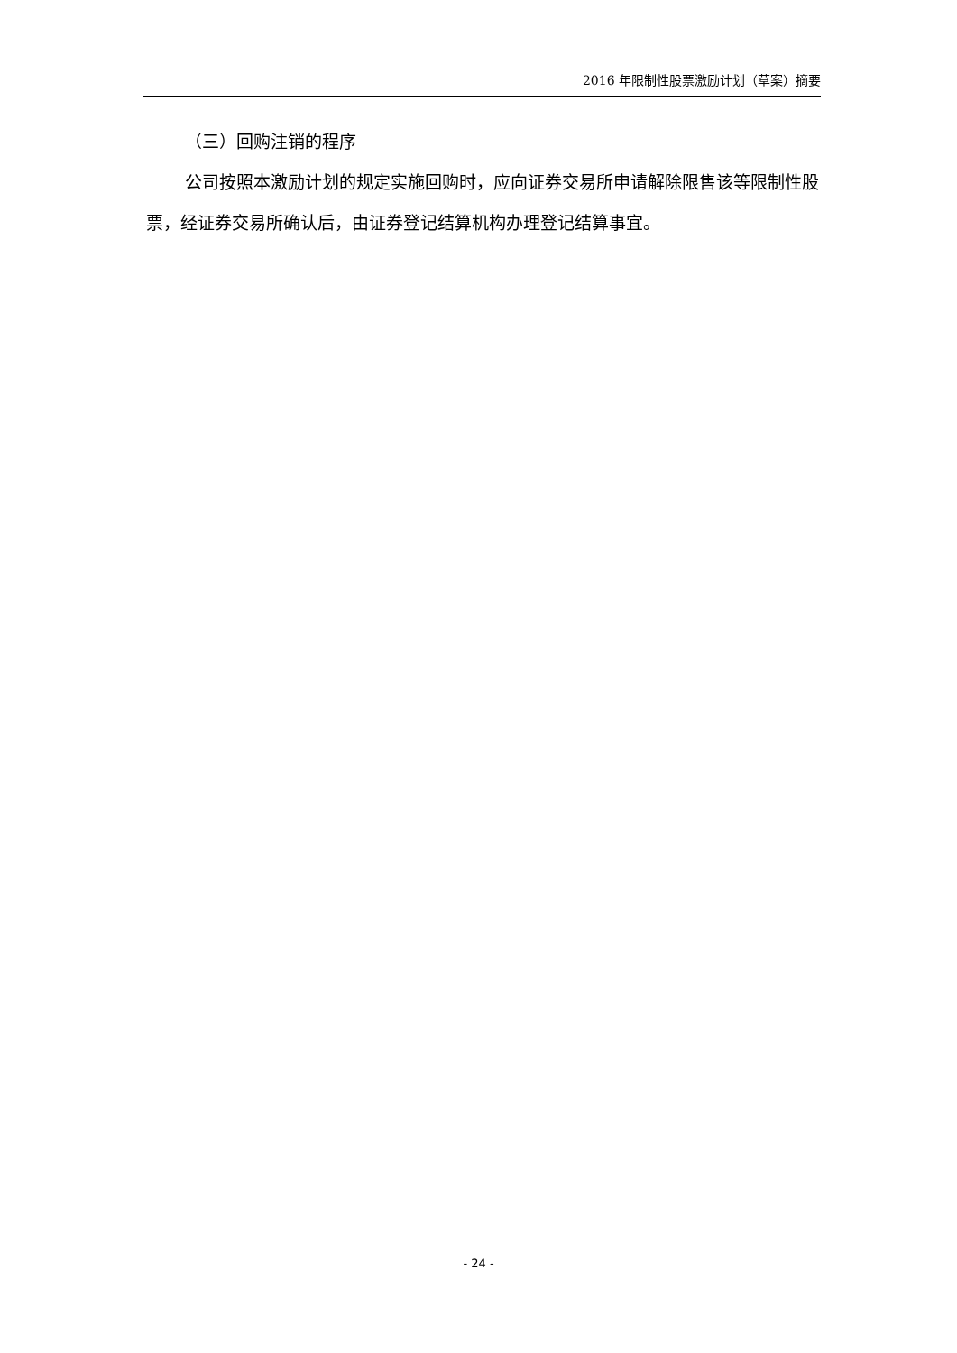2016 年限制性股票激励计划（草案）摘要
（三）回购注销的程序
公司按照本激励计划的规定实施回购时，应向证券交易所申请解除限售该等限制性股票，经证券交易所确认后，由证券登记结算机构办理登记结算事宜。
- 24 -